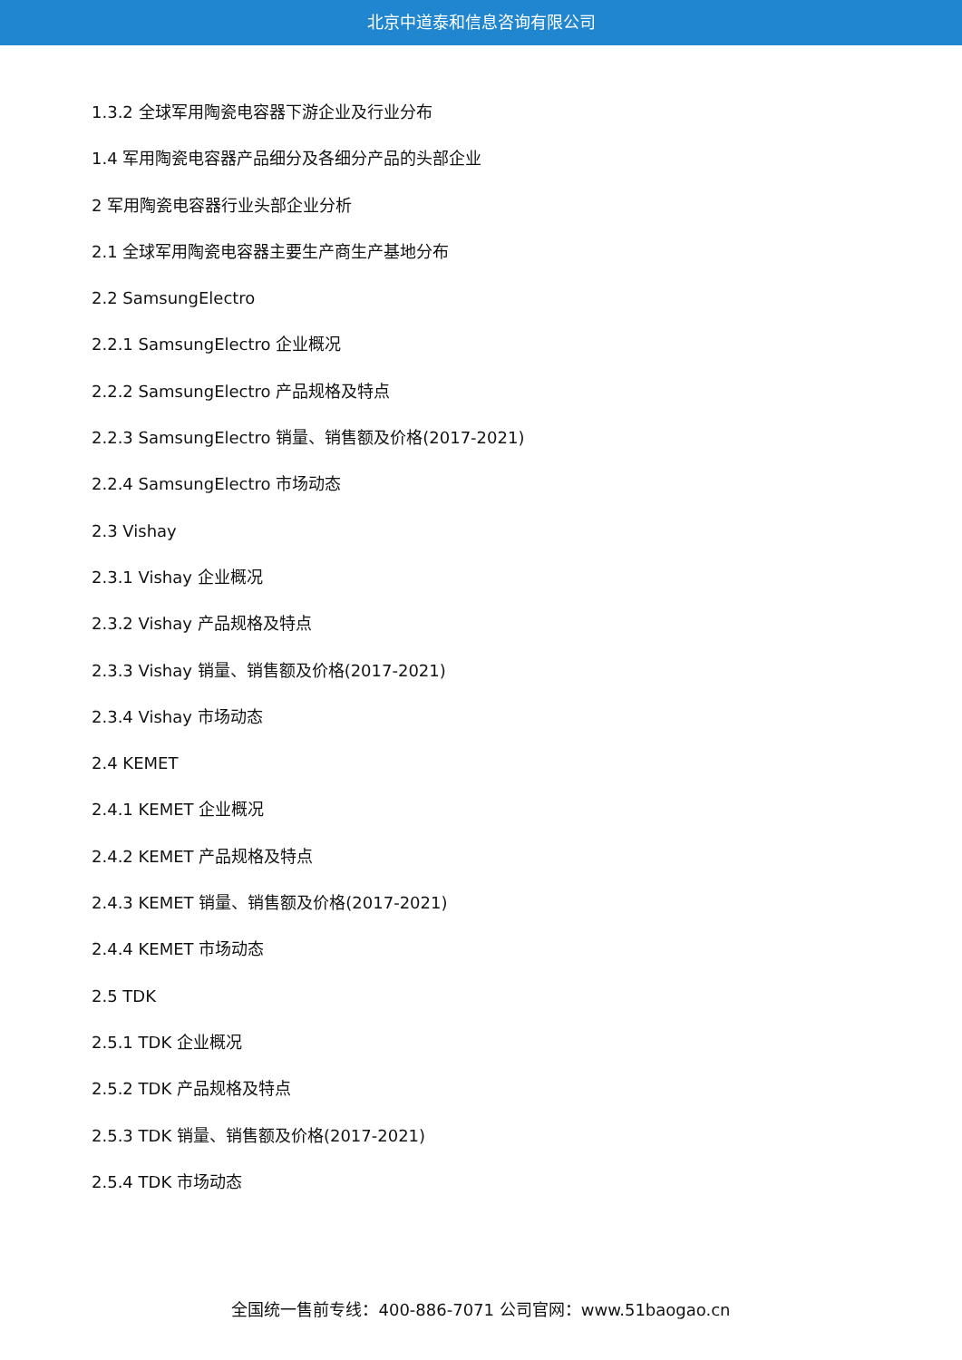北京中道泰和信息咨询有限公司
1.3.2 全球军用陶瓷电容器下游企业及行业分布
1.4 军用陶瓷电容器产品细分及各细分产品的头部企业
2 军用陶瓷电容器行业头部企业分析
2.1 全球军用陶瓷电容器主要生产商生产基地分布
2.2 SamsungElectro
2.2.1 SamsungElectro 企业概况
2.2.2 SamsungElectro 产品规格及特点
2.2.3 SamsungElectro 销量、销售额及价格(2017-2021)
2.2.4 SamsungElectro 市场动态
2.3 Vishay
2.3.1 Vishay 企业概况
2.3.2 Vishay 产品规格及特点
2.3.3 Vishay 销量、销售额及价格(2017-2021)
2.3.4 Vishay 市场动态
2.4 KEMET
2.4.1 KEMET 企业概况
2.4.2 KEMET 产品规格及特点
2.4.3 KEMET 销量、销售额及价格(2017-2021)
2.4.4 KEMET 市场动态
2.5 TDK
2.5.1 TDK 企业概况
2.5.2 TDK 产品规格及特点
2.5.3 TDK 销量、销售额及价格(2017-2021)
2.5.4 TDK 市场动态
全国统一售前专线：400-886-7071 公司官网：www.51baogao.cn